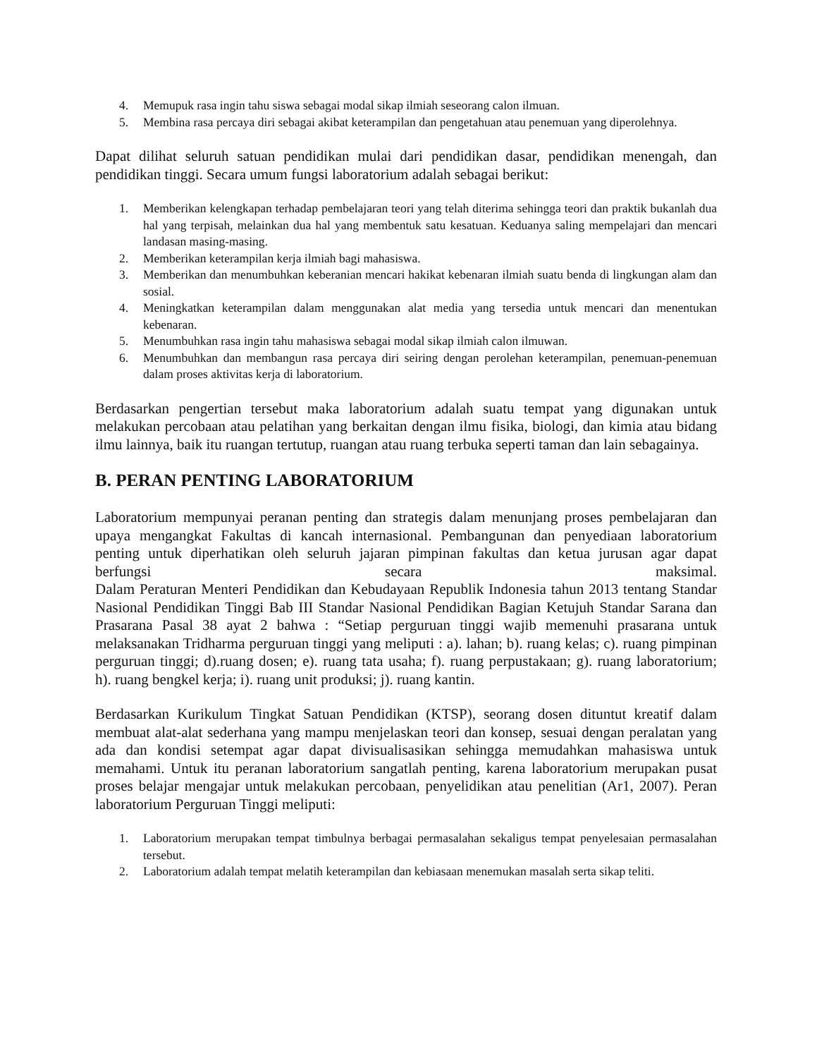4. Memupuk rasa ingin tahu siswa sebagai modal sikap ilmiah seseorang calon ilmuan.
5. Membina rasa percaya diri sebagai akibat keterampilan dan pengetahuan atau penemuan yang diperolehnya.
Dapat dilihat seluruh satuan pendidikan mulai dari pendidikan dasar, pendidikan menengah, dan pendidikan tinggi. Secara umum fungsi laboratorium adalah sebagai berikut:
1. Memberikan kelengkapan terhadap pembelajaran teori yang telah diterima sehingga teori dan praktik bukanlah dua hal yang terpisah, melainkan dua hal yang membentuk satu kesatuan. Keduanya saling mempelajari dan mencari landasan masing-masing.
2. Memberikan keterampilan kerja ilmiah bagi mahasiswa.
3. Memberikan dan menumbuhkan keberanian mencari hakikat kebenaran ilmiah suatu benda di lingkungan alam dan sosial.
4. Meningkatkan keterampilan dalam menggunakan alat media yang tersedia untuk mencari dan menentukan kebenaran.
5. Menumbuhkan rasa ingin tahu mahasiswa sebagai modal sikap ilmiah calon ilmuwan.
6. Menumbuhkan dan membangun rasa percaya diri seiring dengan perolehan keterampilan, penemuan-penemuan dalam proses aktivitas kerja di laboratorium.
Berdasarkan pengertian tersebut maka laboratorium adalah suatu tempat yang digunakan untuk melakukan percobaan atau pelatihan yang berkaitan dengan ilmu fisika, biologi, dan kimia atau bidang ilmu lainnya, baik itu ruangan tertutup, ruangan atau ruang terbuka seperti taman dan lain sebagainya.
B. PERAN PENTING LABORATORIUM
Laboratorium mempunyai peranan penting dan strategis dalam menunjang proses pembelajaran dan upaya mengangkat Fakultas di kancah internasional. Pembangunan dan penyediaan laboratorium penting untuk diperhatikan oleh seluruh jajaran pimpinan fakultas dan ketua jurusan agar dapat berfungsi secara maksimal.
Dalam Peraturan Menteri Pendidikan dan Kebudayaan Republik Indonesia tahun 2013 tentang Standar Nasional Pendidikan Tinggi Bab III Standar Nasional Pendidikan Bagian Ketujuh Standar Sarana dan Prasarana Pasal 38 ayat 2 bahwa : “Setiap perguruan tinggi wajib memenuhi prasarana untuk melaksanakan Tridharma perguruan tinggi yang meliputi : a). lahan; b). ruang kelas; c). ruang pimpinan perguruan tinggi; d).ruang dosen; e). ruang tata usaha; f). ruang perpustakaan; g). ruang laboratorium; h). ruang bengkel kerja; i). ruang unit produksi; j). ruang kantin.
Berdasarkan Kurikulum Tingkat Satuan Pendidikan (KTSP), seorang dosen dituntut kreatif dalam membuat alat-alat sederhana yang mampu menjelaskan teori dan konsep, sesuai dengan peralatan yang ada dan kondisi setempat agar dapat divisualisasikan sehingga memudahkan mahasiswa untuk memahami. Untuk itu peranan laboratorium sangatlah penting, karena laboratorium merupakan pusat proses belajar mengajar untuk melakukan percobaan, penyelidikan atau penelitian (Ar1, 2007). Peran laboratorium Perguruan Tinggi meliputi:
1. Laboratorium merupakan tempat timbulnya berbagai permasalahan sekaligus tempat penyelesaian permasalahan tersebut.
2. Laboratorium adalah tempat melatih keterampilan dan kebiasaan menemukan masalah serta sikap teliti.